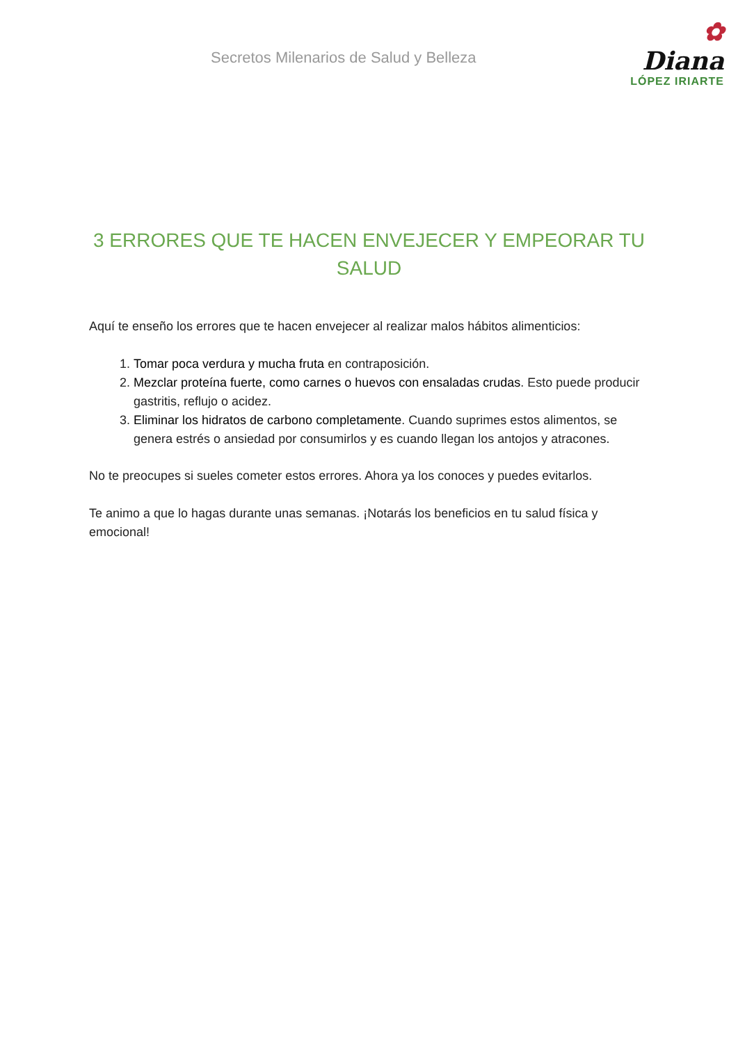Secretos Milenarios de Salud y Belleza
✿ Diana
LÓPEZ IRIARTE
3 ERRORES QUE TE HACEN ENVEJECER Y EMPEORAR TU SALUD
Aquí te enseño los errores que te hacen envejecer al realizar malos hábitos alimenticios:
1. Tomar poca verdura y mucha fruta en contraposición.
2. Mezclar proteína fuerte, como carnes o huevos con ensaladas crudas. Esto puede producir gastritis, reflujo o acidez.
3. Eliminar los hidratos de carbono completamente. Cuando suprimes estos alimentos, se genera estrés o ansiedad por consumirlos y es cuando llegan los antojos y atracones.
No te preocupes si sueles cometer estos errores. Ahora ya los conoces y puedes evitarlos.
Te animo a que lo hagas durante unas semanas. ¡Notarás los beneficios en tu salud física y emocional!